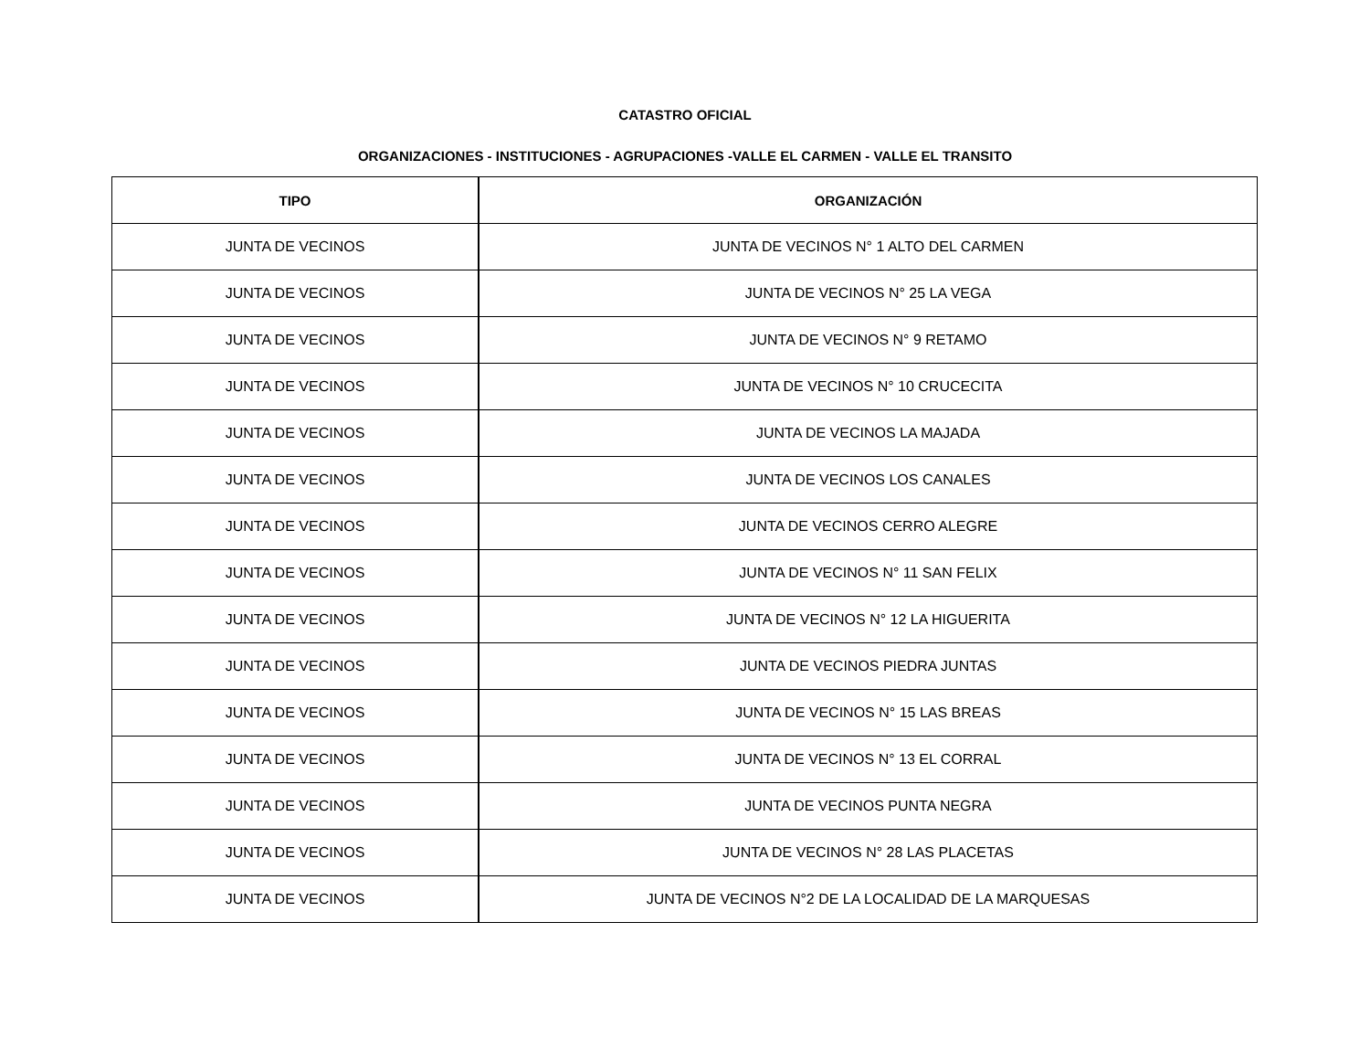CATASTRO OFICIAL
ORGANIZACIONES - INSTITUCIONES - AGRUPACIONES -VALLE EL CARMEN - VALLE EL TRANSITO
| TIPO | ORGANIZACIÓN |
| --- | --- |
| JUNTA DE VECINOS | JUNTA DE VECINOS N° 1 ALTO DEL CARMEN |
| JUNTA DE VECINOS | JUNTA DE VECINOS N° 25 LA VEGA |
| JUNTA DE VECINOS | JUNTA DE VECINOS N° 9 RETAMO |
| JUNTA DE VECINOS | JUNTA DE VECINOS N° 10 CRUCECITA |
| JUNTA DE VECINOS | JUNTA DE VECINOS LA MAJADA |
| JUNTA DE VECINOS | JUNTA DE VECINOS LOS CANALES |
| JUNTA DE VECINOS | JUNTA DE VECINOS CERRO ALEGRE |
| JUNTA DE VECINOS | JUNTA DE VECINOS N° 11 SAN FELIX |
| JUNTA DE VECINOS | JUNTA DE VECINOS N° 12 LA HIGUERITA |
| JUNTA DE VECINOS | JUNTA DE VECINOS PIEDRA JUNTAS |
| JUNTA DE VECINOS | JUNTA DE VECINOS N° 15 LAS BREAS |
| JUNTA DE VECINOS | JUNTA DE VECINOS N° 13 EL CORRAL |
| JUNTA DE VECINOS | JUNTA DE VECINOS PUNTA NEGRA |
| JUNTA DE VECINOS | JUNTA DE VECINOS N° 28 LAS PLACETAS |
| JUNTA DE VECINOS | JUNTA DE VECINOS N°2 DE LA LOCALIDAD DE LA MARQUESAS |